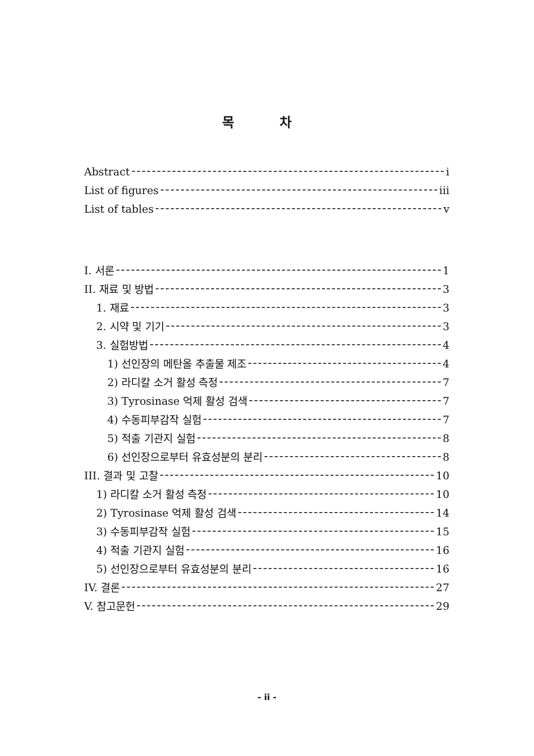목 차
Abstract i
List of figures iii
List of tables v
I. 서론 1
II. 재료 및 방법 3
1. 재료 3
2. 시약 및 기기 3
3. 실험방법 4
1) 선인장의 메탄올 추출물 제조 4
2) 라디칼 소거 활성 측정 7
3) Tyrosinase 억제 활성 검색 7
4) 수동피부감작 실험 7
5) 적출 기관지 실험 8
6) 선인장으로부터 유효성분의 분리 8
III. 결과 및 고찰 10
1) 라디칼 소거 활성 측정 10
2) Tyrosinase 억제 활성 검색 14
3) 수동피부감작 실험 15
4) 적출 기관지 실험 16
5) 선인장으로부터 유효성분의 분리 16
IV. 결론 27
V. 참고문헌 29
- ii -